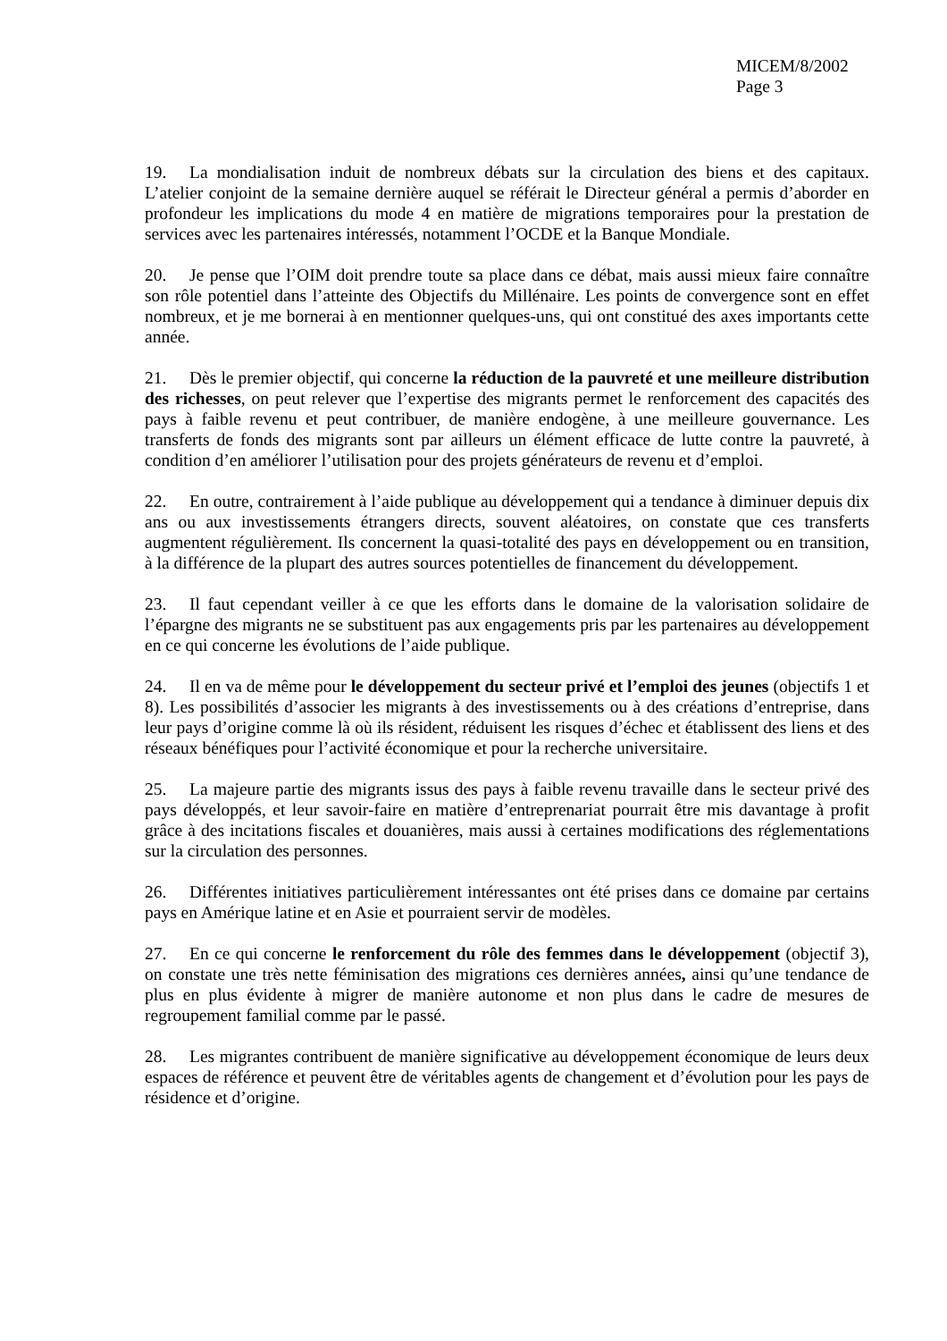MICEM/8/2002
Page 3
19. La mondialisation induit de nombreux débats sur la circulation des biens et des capitaux. L’atelier conjoint de la semaine dernière auquel se référait le Directeur général a permis d’aborder en profondeur les implications du mode 4 en matière de migrations temporaires pour la prestation de services avec les partenaires intéressés, notamment l’OCDE et la Banque Mondiale.
20. Je pense que l’OIM doit prendre toute sa place dans ce débat, mais aussi mieux faire connaître son rôle potentiel dans l’atteinte des Objectifs du Millénaire. Les points de convergence sont en effet nombreux, et je me bornerai à en mentionner quelques-uns, qui ont constitué des axes importants cette année.
21. Dès le premier objectif, qui concerne la réduction de la pauvreté et une meilleure distribution des richesses, on peut relever que l’expertise des migrants permet le renforcement des capacités des pays à faible revenu et peut contribuer, de manière endogène, à une meilleure gouvernance. Les transferts de fonds des migrants sont par ailleurs un élément efficace de lutte contre la pauvreté, à condition d’en améliorer l’utilisation pour des projets générateurs de revenu et d’emploi.
22. En outre, contrairement à l’aide publique au développement qui a tendance à diminuer depuis dix ans ou aux investissements étrangers directs, souvent aléatoires, on constate que ces transferts augmentent régulièrement. Ils concernent la quasi-totalité des pays en développement ou en transition, à la différence de la plupart des autres sources potentielles de financement du développement.
23. Il faut cependant veiller à ce que les efforts dans le domaine de la valorisation solidaire de l’épargne des migrants ne se substituent pas aux engagements pris par les partenaires au développement en ce qui concerne les évolutions de l’aide publique.
24. Il en va de même pour le développement du secteur privé et l’emploi des jeunes (objectifs 1 et 8). Les possibilités d’associer les migrants à des investissements ou à des créations d’entreprise, dans leur pays d’origine comme là où ils résident, réduisent les risques d’échec et établissent des liens et des réseaux bénéfiques pour l’activité économique et pour la recherche universitaire.
25. La majeure partie des migrants issus des pays à faible revenu travaille dans le secteur privé des pays développés, et leur savoir-faire en matière d’entreprenariat pourrait être mis davantage à profit grâce à des incitations fiscales et douanières, mais aussi à certaines modifications des réglementations sur la circulation des personnes.
26. Différentes initiatives particulièrement intéressantes ont été prises dans ce domaine par certains pays en Amérique latine et en Asie et pourraient servir de modèles.
27. En ce qui concerne le renforcement du rôle des femmes dans le développement (objectif 3), on constate une très nette féminisation des migrations ces dernières années, ainsi qu’une tendance de plus en plus évidente à migrer de manière autonome et non plus dans le cadre de mesures de regroupement familial comme par le passé.
28. Les migrantes contribuent de manière significative au développement économique de leurs deux espaces de référence et peuvent être de véritables agents de changement et d’évolution pour les pays de résidence et d’origine.